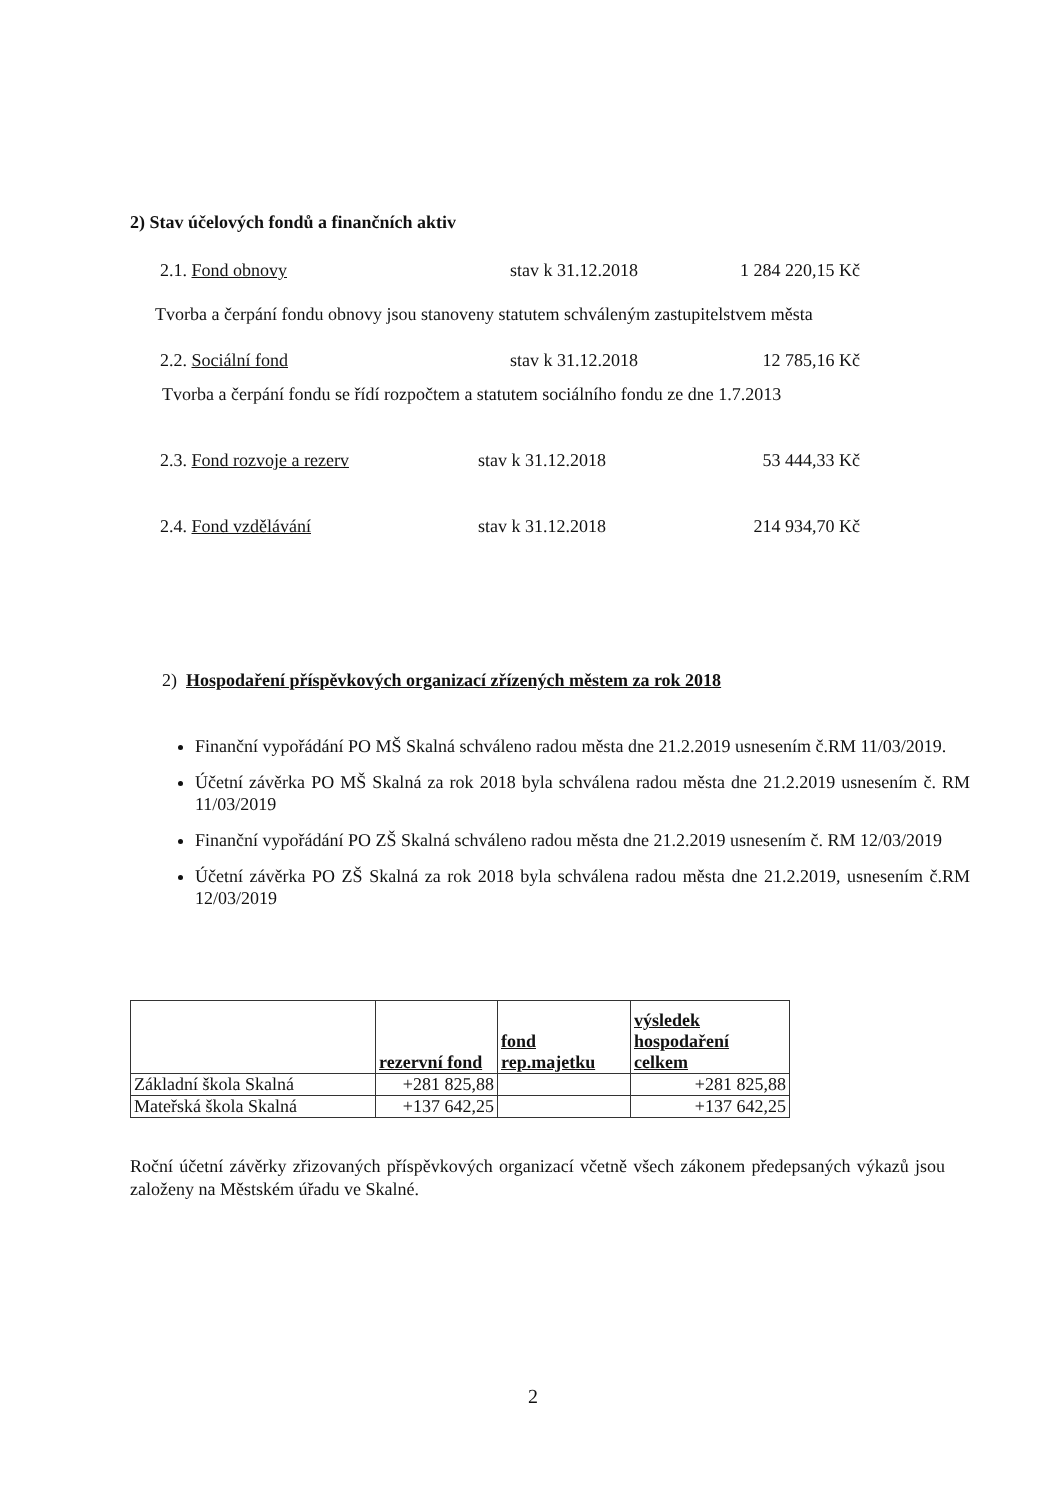2) Stav účelových fondů a finančních aktiv
2.1. Fond obnovy stav k 31.12.2018 1 284 220,15 Kč
Tvorba a čerpání fondu obnovy jsou stanoveny statutem schváleným zastupitelstvem města
2.2. Sociální fond stav k 31.12.2018 12 785,16 Kč
Tvorba a čerpání fondu se řídí rozpočtem a statutem sociálního fondu ze dne 1.7.2013
2.3. Fond rozvoje a rezerv stav k 31.12.2018 53 444,33 Kč
2.4. Fond vzdělávání stav k 31.12.2018 214 934,70 Kč
2) Hospodaření příspěvkových organizací zřízených městem za rok 2018
Finanční vypořádání PO MŠ Skalná schváleno radou města dne 21.2.2019 usnesením č.RM 11/03/2019.
Účetní závěrka PO MŠ Skalná za rok 2018 byla schválena radou města dne 21.2.2019 usnesením č. RM 11/03/2019
Finanční vypořádání PO ZŠ Skalná schváleno radou města dne 21.2.2019 usnesením č. RM 12/03/2019
Účetní závěrka PO ZŠ Skalná za rok 2018 byla schválena radou města dne 21.2.2019, usnesením č.RM 12/03/2019
| | rezervní fond | fond rep.majetku | výsledek hospodaření celkem |
| --- | --- | --- | --- |
| Základní škola Skalná | +281 825,88 | | +281 825,88 |
| Mateřská škola Skalná | +137 642,25 | | +137 642,25 |
Roční účetní závěrky zřizovaných příspěvkových organizací včetně všech zákonem předepsaných výkazů jsou založeny na Městském úřadu ve Skalné.
2